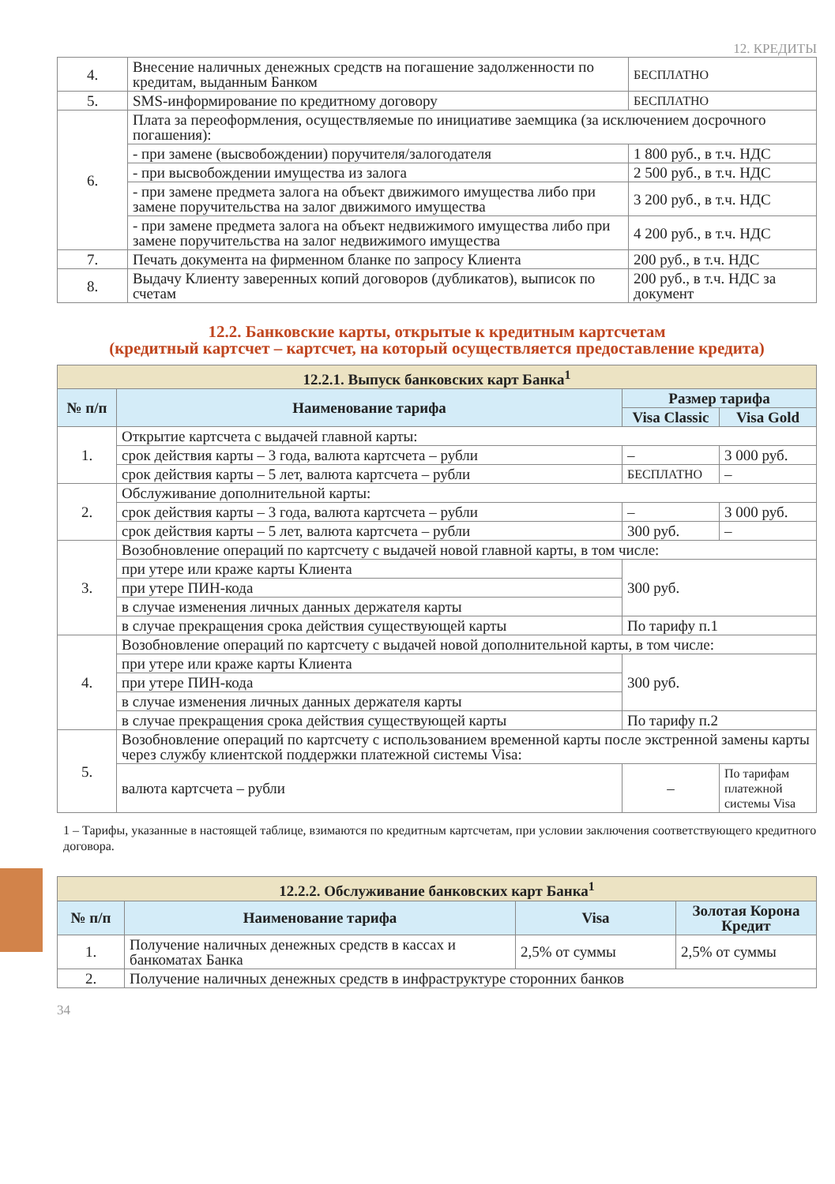12. КРЕДИТЫ
| 4. | Внесение наличных денежных средств на погашение задолженности по кредитам, выданным Банком | БЕСПЛАТНО |
| 5. | SMS-информирование по кредитному договору | БЕСПЛАТНО |
| 6. | Плата за переоформления, осуществляемые по инициативе заемщика (за исключением досрочного погашения): | |
| | - при замене (высвобождении) поручителя/залогодателя | 1 800 руб., в т.ч. НДС |
| | - при высвобождении имущества из залога | 2 500 руб., в т.ч. НДС |
| | - при замене предмета залога на объект движимого имущества либо при замене поручительства на залог движимого имущества | 3 200 руб., в т.ч. НДС |
| | - при замене предмета залога на объект недвижимого имущества либо при замене поручительства на залог недвижимого имущества | 4 200 руб., в т.ч. НДС |
| 7. | Печать документа на фирменном бланке по запросу Клиента | 200 руб., в т.ч. НДС |
| 8. | Выдачу Клиенту заверенных копий договоров (дубликатов), выписок по счетам | 200 руб., в т.ч. НДС за документ |
12.2. Банковские карты, открытые к кредитным картсчетам
(кредитный картсчет – картсчет, на который осуществляется предоставление кредита)
| 12.2.1. Выпуск банковских карт Банка<sup>1</sup> | | | |
| --- | --- | --- | --- |
| № п/п | Наименование тарифа | Размер тарифа | |
| | | Visa Classic | Visa Gold |
| 1. | Открытие картсчета с выдачей главной карты: | | |
| | срок действия карты – 3 года, валюта картсчета – рубли | – | 3 000 руб. |
| | срок действия карты – 5 лет, валюта картсчета – рубли | БЕСПЛАТНО | – |
| 2. | Обслуживание дополнительной карты: | | |
| | срок действия карты – 3 года, валюта картсчета – рубли | – | 3 000 руб. |
| | срок действия карты – 5 лет, валюта картсчета – рубли | 300 руб. | – |
| 3. | Возобновление операций по картсчету с выдачей новой главной карты, в том числе: | | |
| | при утере или краже карты Клиента | 300 руб. | |
| | при утере ПИН-кода | | |
| | в случае изменения личных данных держателя карты | | |
| | в случае прекращения срока действия существующей карты | По тарифу п.1 | |
| 4. | Возобновление операций по картсчету с выдачей новой дополнительной карты, в том числе: | | |
| | при утере или краже карты Клиента | 300 руб. | |
| | при утере ПИН-кода | | |
| | в случае изменения личных данных держателя карты | | |
| | в случае прекращения срока действия существующей карты | По тарифу п.2 | |
| 5. | Возобновление операций по картсчету с использованием временной карты после экстренной замены карты через службу клиентской поддержки платежной системы Visa: | | |
| | валюта картсчета – рубли | – | По тарифам платежной системы Visa |
1 – Тарифы, указанные в настоящей таблице, взимаются по кредитным картсчетам, при условии заключения соответствующего кредитного договора.
| 12.2.2. Обслуживание банковских карт Банка<sup>1</sup> | | | |
| --- | --- | --- | --- |
| № п/п | Наименование тарифа | Visa | Золотая Корона Кредит |
| 1. | Получение наличных денежных средств в кассах и банкоматах Банка | 2,5% от суммы | 2,5% от суммы |
| 2. | Получение наличных денежных средств в инфраструктуре сторонних банков | | |
34